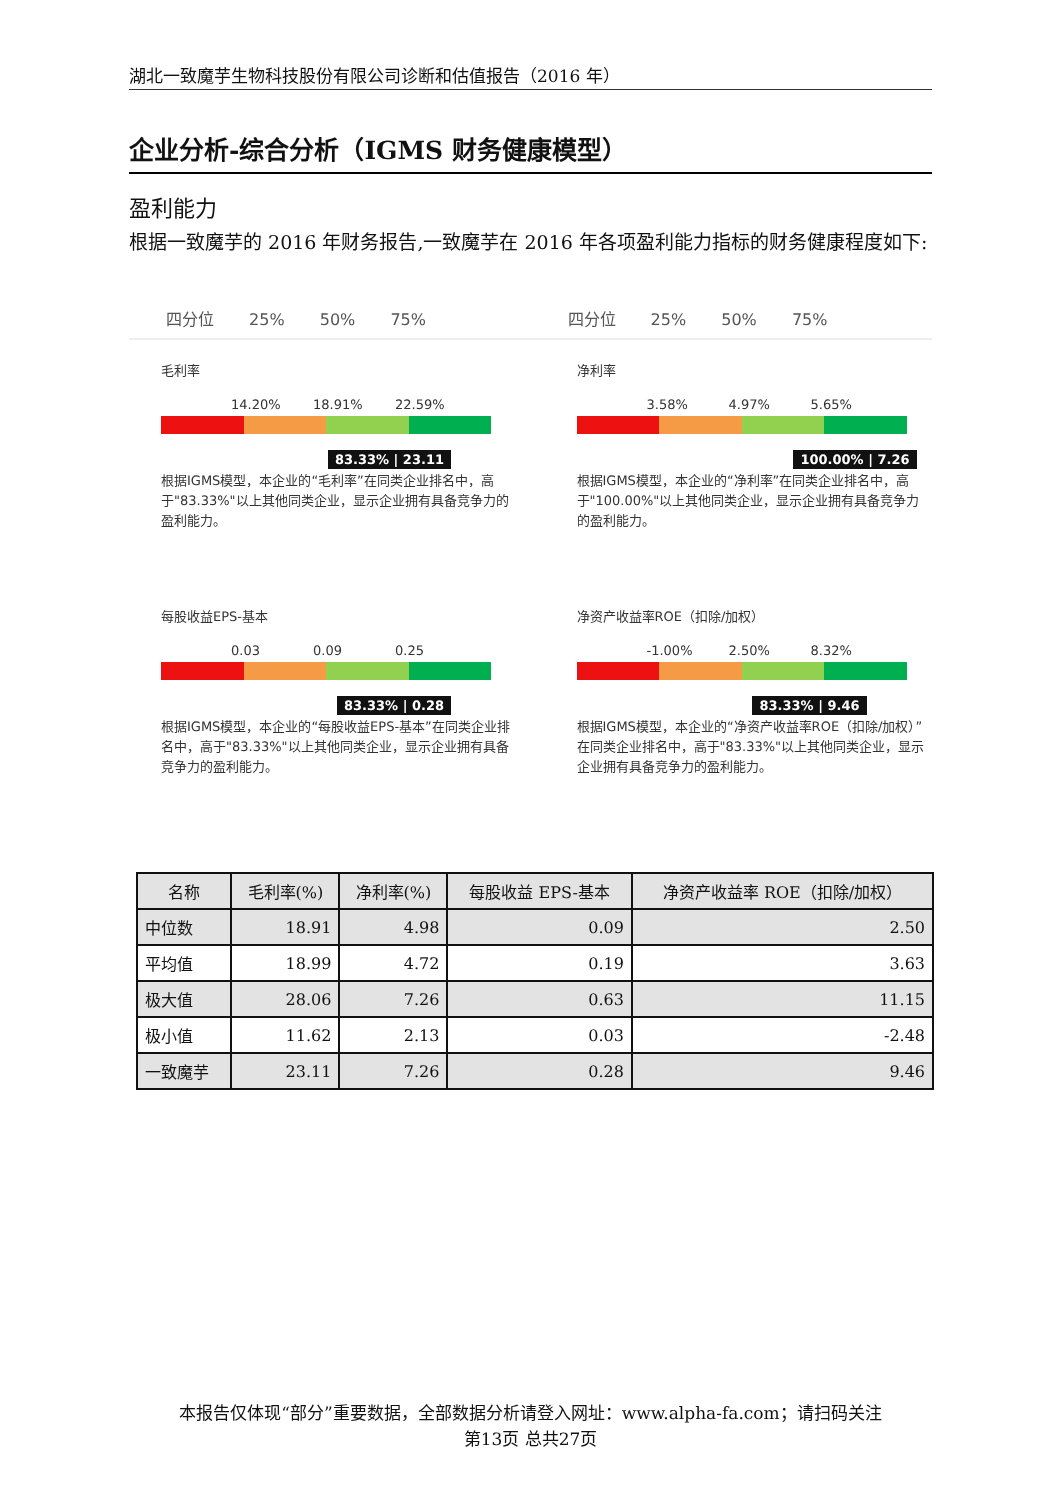湖北一致魔芋生物科技股份有限公司诊断和估值报告（2016 年）
企业分析-综合分析（IGMS 财务健康模型）
盈利能力
根据一致魔芋的 2016 年财务报告,一致魔芋在 2016 年各项盈利能力指标的财务健康程度如下:
四分位 25% 50% 75% 四分位 25% 50% 75%
毛利率
14.20% 18.91% 22.59%
83.33% | 23.11
根据IGMS模型，本企业的“毛利率”在同类企业排名中，高于"83.33%"以上其他同类企业，显示企业拥有具备竞争力的盈利能力。
净利率
3.58% 4.97% 5.65%
100.00% | 7.26
根据IGMS模型，本企业的“净利率”在同类企业排名中，高于"100.00%"以上其他同类企业，显示企业拥有具备竞争力的盈利能力。
每股收益EPS-基本
0.03 0.09 0.25
83.33% | 0.28
根据IGMS模型，本企业的“每股收益EPS-基本”在同类企业排名中，高于"83.33%"以上其他同类企业，显示企业拥有具备竞争力的盈利能力。
净资产收益率ROE（扣除/加权）
-1.00% 2.50% 8.32%
83.33% | 9.46
根据IGMS模型，本企业的“净资产收益率ROE（扣除/加权）”在同类企业排名中，高于"83.33%"以上其他同类企业，显示企业拥有具备竞争力的盈利能力。
| 名称 | 毛利率(%) | 净利率(%) | 每股收益 EPS-基本 | 净资产收益率 ROE（扣除/加权） |
| --- | --- | --- | --- | --- |
| 中位数 | 18.91 | 4.98 | 0.09 | 2.50 |
| 平均值 | 18.99 | 4.72 | 0.19 | 3.63 |
| 极大值 | 28.06 | 7.26 | 0.63 | 11.15 |
| 极小值 | 11.62 | 2.13 | 0.03 | -2.48 |
| 一致魔芋 | 23.11 | 7.26 | 0.28 | 9.46 |
本报告仅体现“部分”重要数据，全部数据分析请登入网址：www.alpha-fa.com；请扫码关注
第13页 总共27页